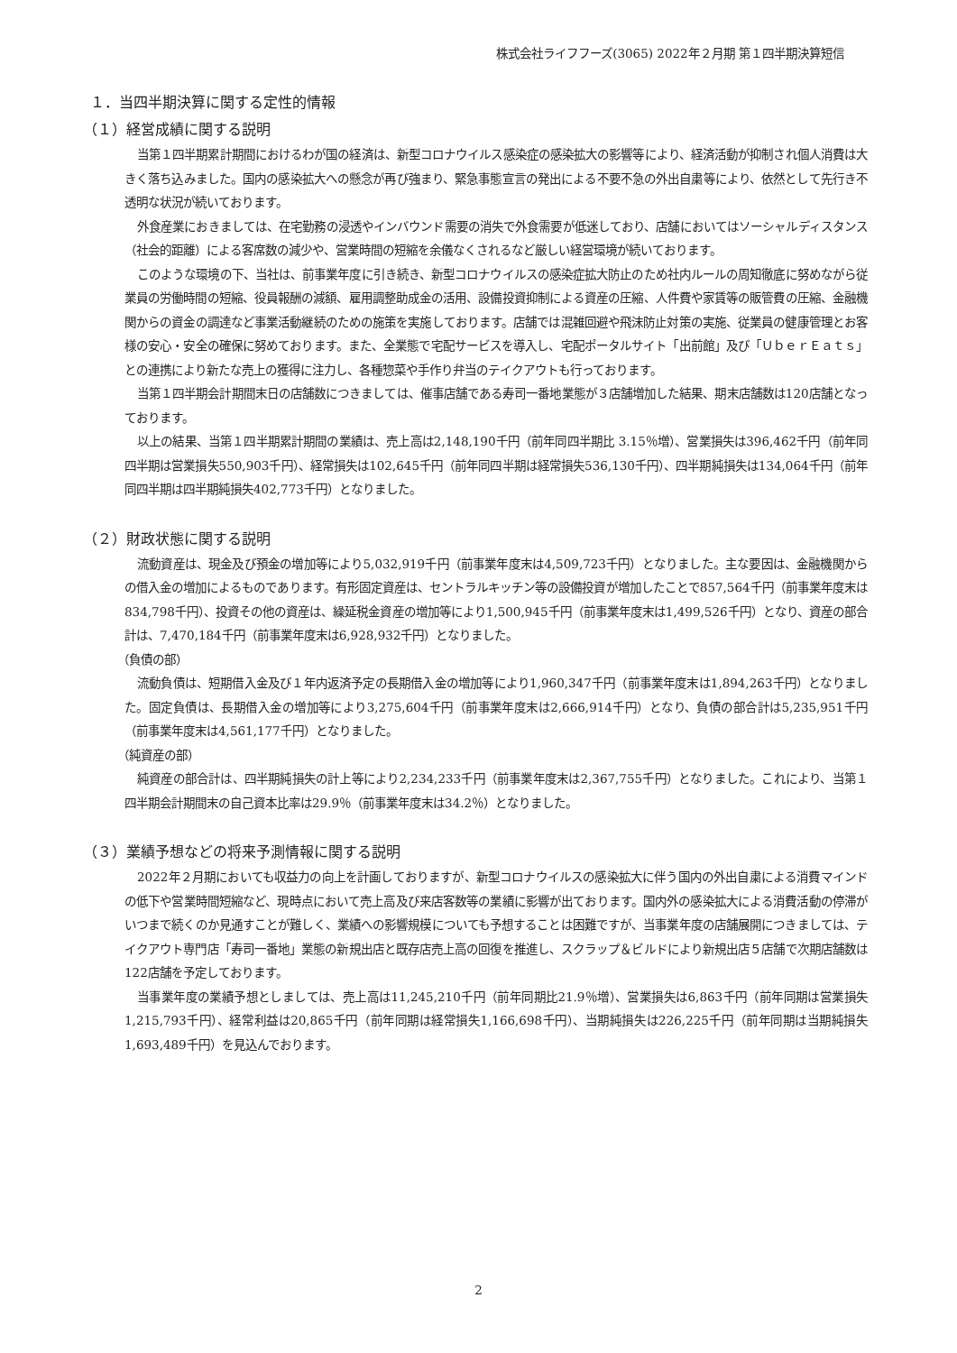株式会社ライフフーズ(3065) 2022年２月期 第１四半期決算短信
１．当四半期決算に関する定性的情報
（１）経営成績に関する説明
当第１四半期累計期間におけるわが国の経済は、新型コロナウイルス感染症の感染拡大の影響等により、経済活動が抑制され個人消費は大きく落ち込みました。国内の感染拡大への懸念が再び強まり、緊急事態宣言の発出による不要不急の外出自粛等により、依然として先行き不透明な状況が続いております。
外食産業におきましては、在宅勤務の浸透やインバウンド需要の消失で外食需要が低迷しており、店舗においてはソーシャルディスタンス（社会的距離）による客席数の減少や、営業時間の短縮を余儀なくされるなど厳しい経営環境が続いております。
このような環境の下、当社は、前事業年度に引き続き、新型コロナウイルスの感染症拡大防止のため社内ルールの周知徹底に努めながら従業員の労働時間の短縮、役員報酬の減額、雇用調整助成金の活用、設備投資抑制による資産の圧縮、人件費や家賃等の販管費の圧縮、金融機関からの資金の調達など事業活動継続のための施策を実施しております。店舗では混雑回避や飛沫防止対策の実施、従業員の健康管理とお客様の安心・安全の確保に努めております。また、全業態で宅配サービスを導入し、宅配ポータルサイト「出前館」及び「ＵｂｅｒＥａｔｓ」との連携により新たな売上の獲得に注力し、各種惣菜や手作り弁当のテイクアウトも行っております。
当第１四半期会計期間末日の店舗数につきましては、催事店舗である寿司一番地業態が３店舗増加した結果、期末店舗数は120店舗となっております。
以上の結果、当第１四半期累計期間の業績は、売上高は2,148,190千円（前年同四半期比 3.15％増）、営業損失は396,462千円（前年同四半期は営業損失550,903千円）、経常損失は102,645千円（前年同四半期は経常損失536,130千円）、四半期純損失は134,064千円（前年同四半期は四半期純損失402,773千円）となりました。
（２）財政状態に関する説明
流動資産は、現金及び預金の増加等により5,032,919千円（前事業年度末は4,509,723千円）となりました。主な要因は、金融機関からの借入金の増加によるものであります。有形固定資産は、セントラルキッチン等の設備投資が増加したことで857,564千円（前事業年度末は834,798千円）、投資その他の資産は、繰延税金資産の増加等により1,500,945千円（前事業年度末は1,499,526千円）となり、資産の部合計は、7,470,184千円（前事業年度末は6,928,932千円）となりました。
（負債の部）
流動負債は、短期借入金及び１年内返済予定の長期借入金の増加等により1,960,347千円（前事業年度末は1,894,263千円）となりました。固定負債は、長期借入金の増加等により3,275,604千円（前事業年度末は2,666,914千円）となり、負債の部合計は5,235,951千円（前事業年度末は4,561,177千円）となりました。
（純資産の部）
純資産の部合計は、四半期純損失の計上等により2,234,233千円（前事業年度末は2,367,755千円）となりました。これにより、当第１四半期会計期間末の自己資本比率は29.9％（前事業年度末は34.2％）となりました。
（３）業績予想などの将来予測情報に関する説明
2022年２月期においても収益力の向上を計画しておりますが、新型コロナウイルスの感染拡大に伴う国内の外出自粛による消費マインドの低下や営業時間短縮など、現時点において売上高及び来店客数等の業績に影響が出ております。国内外の感染拡大による消費活動の停滞がいつまで続くのか見通すことが難しく、業績への影響規模についても予想することは困難ですが、当事業年度の店舗展開につきましては、テイクアウト専門店「寿司一番地」業態の新規出店と既存店売上高の回復を推進し、スクラップ＆ビルドにより新規出店５店舗で次期店舗数は122店舗を予定しております。
当事業年度の業績予想としましては、売上高は11,245,210千円（前年同期比21.9％増）、営業損失は6,863千円（前年同期は営業損失1,215,793千円）、経常利益は20,865千円（前年同期は経常損失1,166,698千円）、当期純損失は226,225千円（前年同期は当期純損失1,693,489千円）を見込んでおります。
2